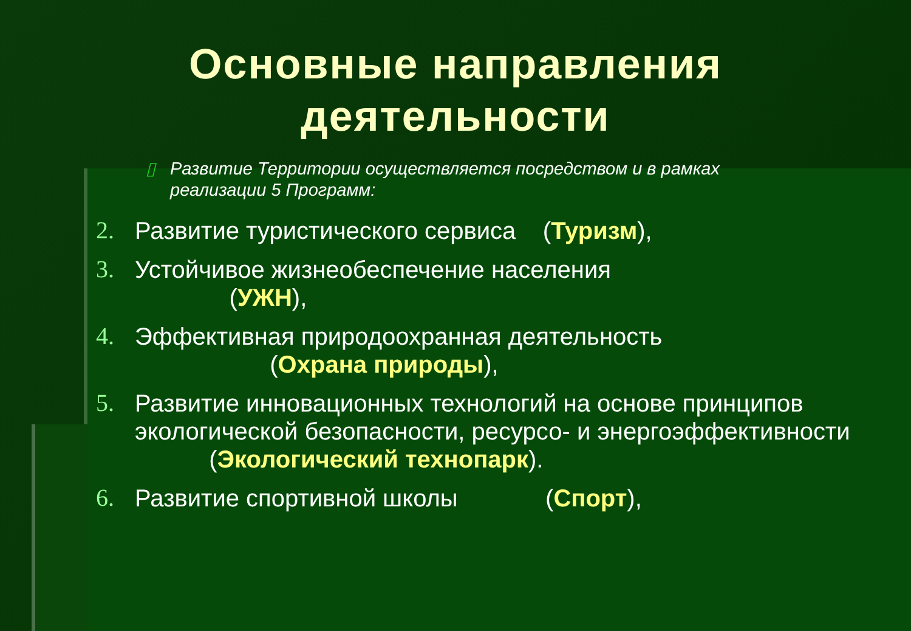Основные направления
деятельности
▯ Развитие Территории осуществляется посредством и в рамках реализации 5 Программ:
2. Развитие туристического сервиса (Туризм),
3. Устойчивое жизнеобеспечение населения
(УЖН),
4. Эффективная природоохранная деятельность
(Охрана природы),
5. Развитие инновационных технологий на основе принципов экологической безопасности, ресурсо- и энергоэффективности (Экологический технопарк).
6. Развитие спортивной школы (Спорт),